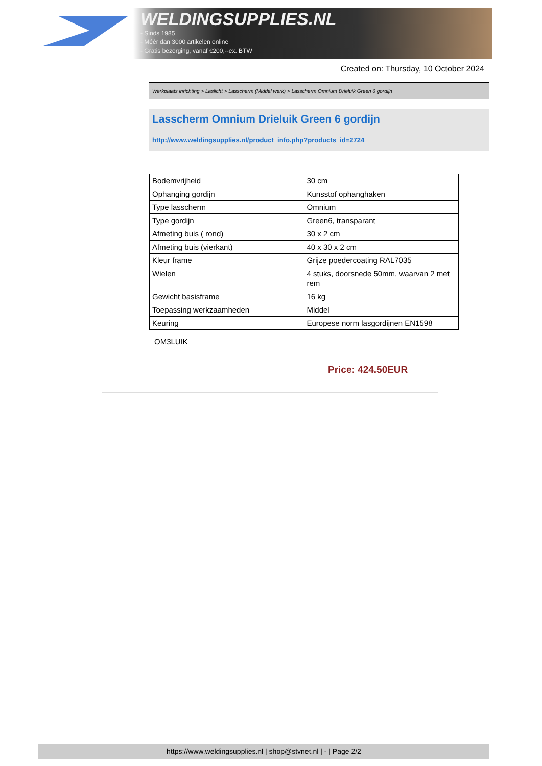WELDINGSUPPLIES.NL
- Sinds 1985
- Méér dan 3000 artikelen online
- Gratis bezorging, vanaf €200,--ex. BTW
Created on: Thursday, 10 October 2024
Werkplaats inrichting > Laslicht > Lasscherm (Middel werk) > Lasscherm Omnium Drieluik Green 6 gordijn
Lasscherm Omnium Drieluik Green 6 gordijn
http://www.weldingsupplies.nl/product_info.php?products_id=2724
| Bodemvrijheid | 30 cm |
| Ophanging gordijn | Kunsstof ophanghaken |
| Type lasscherm | Omnium |
| Type gordijn | Green6, transparant |
| Afmeting buis ( rond) | 30 x 2 cm |
| Afmeting buis (vierkant) | 40 x 30 x 2 cm |
| Kleur frame | Grijze poedercoating RAL7035 |
| Wielen | 4 stuks, doorsnede 50mm, waarvan 2 met rem |
| Gewicht basisframe | 16 kg |
| Toepassing werkzaamheden | Middel |
| Keuring | Europese norm lasgordijnen EN1598 |
OM3LUIK
Price: 424.50EUR
https://www.weldingsupplies.nl | shop@stvnet.nl | - | Page 2/2